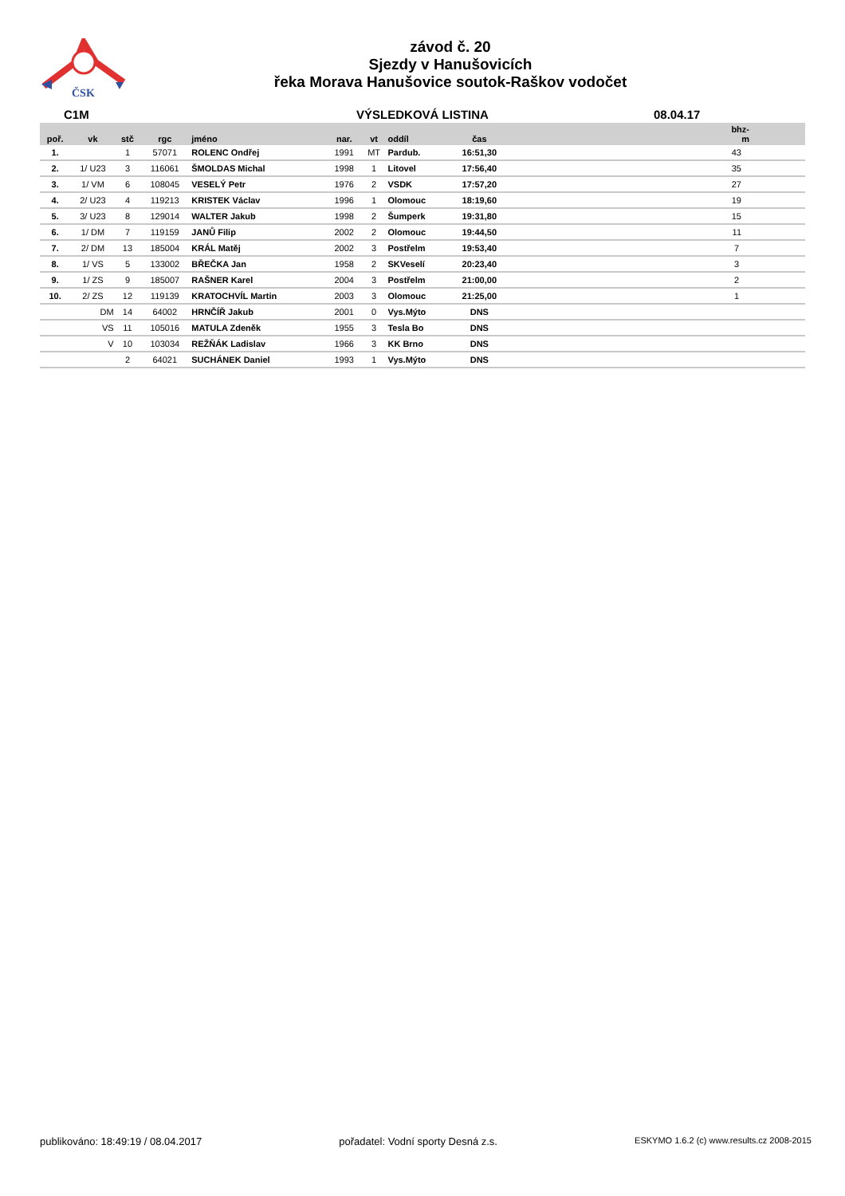ČSK
závod č. 20
Sjezdy v Hanušovicích
řeka Morava Hanušovice soutok-Raškov vodočet
C1M VÝSLEDKOVÁ LISTINA 08.04.17
| poř. | vk | stč | rgc | jméno | nar. | vt | oddíl | čas | bhz- m |
| --- | --- | --- | --- | --- | --- | --- | --- | --- | --- |
| 1. | | 1 | 57071 | ROLENC Ondřej | 1991 | MT | Pardub. | 16:51,30 | 43 |
| 2. | 1/ U23 | 3 | 116061 | ŠMOLDAS Michal | 1998 | 1 | Litovel | 17:56,40 | 35 |
| 3. | 1/ VM | 6 | 108045 | VESELÝ Petr | 1976 | 2 | VSDK | 17:57,20 | 27 |
| 4. | 2/ U23 | 4 | 119213 | KRISTEK Václav | 1996 | 1 | Olomouc | 18:19,60 | 19 |
| 5. | 3/ U23 | 8 | 129014 | WALTER Jakub | 1998 | 2 | Šumperk | 19:31,80 | 15 |
| 6. | 1/ DM | 7 | 119159 | JANŮ Filip | 2002 | 2 | Olomouc | 19:44,50 | 11 |
| 7. | 2/ DM | 13 | 185004 | KRÁL Matěj | 2002 | 3 | Postřelm | 19:53,40 | 7 |
| 8. | 1/ VS | 5 | 133002 | BŘEČKA Jan | 1958 | 2 | SKVeselí | 20:23,40 | 3 |
| 9. | 1/ ZS | 9 | 185007 | RAŠNER Karel | 2004 | 3 | Postřelm | 21:00,00 | 2 |
| 10. | 2/ ZS | 12 | 119139 | KRATOCHVÍL Martin | 2003 | 3 | Olomouc | 21:25,00 | 1 |
| | DM | 14 | 64002 | HRNČÍŘ Jakub | 2001 | 0 | Vys.Mýto | DNS | |
| | VS | 11 | 105016 | MATULA Zdeněk | 1955 | 3 | Tesla Bo | DNS | |
| | V | 10 | 103034 | REŽŇÁK Ladislav | 1966 | 3 | KK Brno | DNS | |
| | | 2 | 64021 | SUCHÁNEK Daniel | 1993 | 1 | Vys.Mýto | DNS | |
publikováno: 18:49:19 / 08.04.2017 pořadatel: Vodní sporty Desná z.s. ESKYMO 1.6.2 (c) www.results.cz 2008-2015